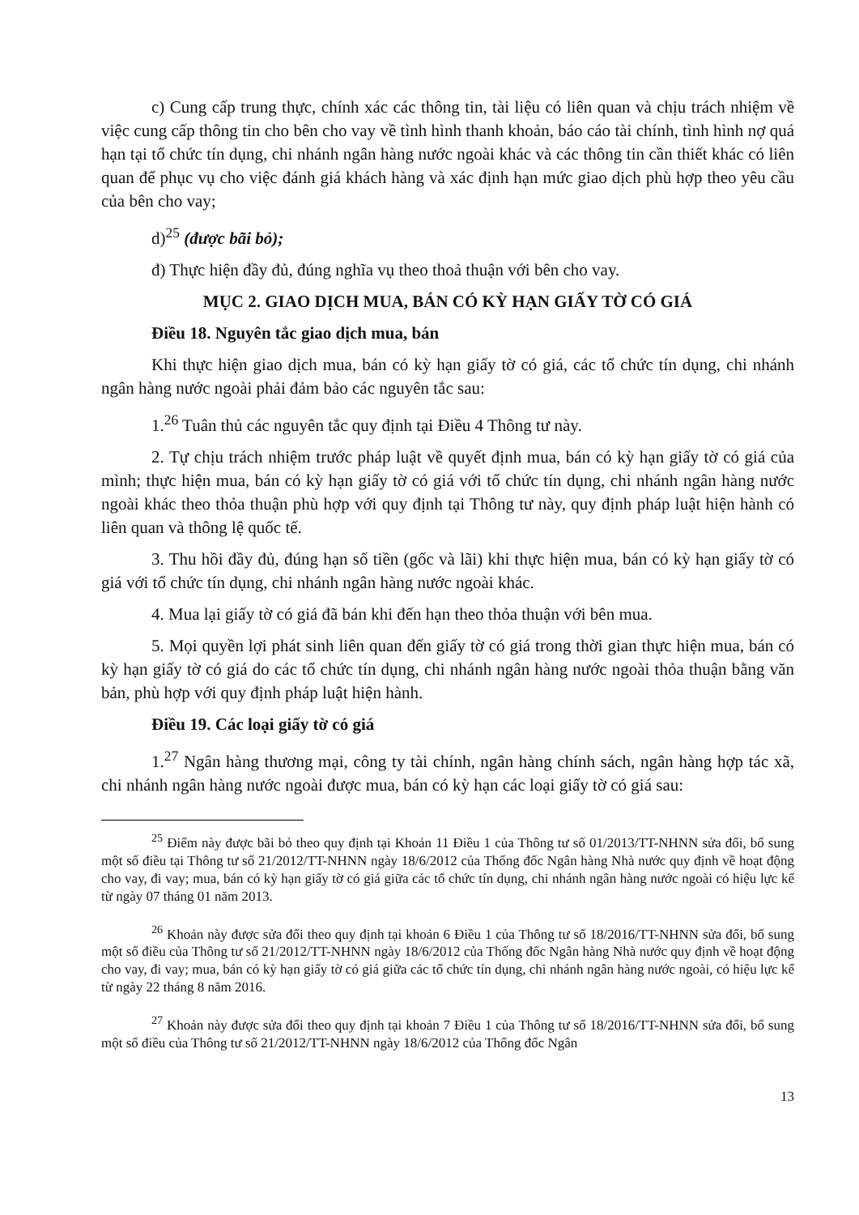c) Cung cấp trung thực, chính xác các thông tin, tài liệu có liên quan và chịu trách nhiệm về việc cung cấp thông tin cho bên cho vay về tình hình thanh khoản, báo cáo tài chính, tình hình nợ quá hạn tại tổ chức tín dụng, chi nhánh ngân hàng nước ngoài khác và các thông tin cần thiết khác có liên quan để phục vụ cho việc đánh giá khách hàng và xác định hạn mức giao dịch phù hợp theo yêu cầu của bên cho vay;
d)<sup>25</sup> (được bãi bỏ);
đ) Thực hiện đầy đủ, đúng nghĩa vụ theo thoả thuận với bên cho vay.
MỤC 2. GIAO DỊCH MUA, BÁN CÓ KỲ HẠN GIẤY TỜ CÓ GIÁ
Điều 18. Nguyên tắc giao dịch mua, bán
Khi thực hiện giao dịch mua, bán có kỳ hạn giấy tờ có giá, các tổ chức tín dụng, chi nhánh ngân hàng nước ngoài phải đảm bảo các nguyên tắc sau:
1.<sup>26</sup> Tuân thủ các nguyên tắc quy định tại Điều 4 Thông tư này.
2. Tự chịu trách nhiệm trước pháp luật về quyết định mua, bán có kỳ hạn giấy tờ có giá của mình; thực hiện mua, bán có kỳ hạn giấy tờ có giá với tổ chức tín dụng, chi nhánh ngân hàng nước ngoài khác theo thỏa thuận phù hợp với quy định tại Thông tư này, quy định pháp luật hiện hành có liên quan và thông lệ quốc tế.
3. Thu hồi đầy đủ, đúng hạn số tiền (gốc và lãi) khi thực hiện mua, bán có kỳ hạn giấy tờ có giá với tổ chức tín dụng, chi nhánh ngân hàng nước ngoài khác.
4. Mua lại giấy tờ có giá đã bán khi đến hạn theo thỏa thuận với bên mua.
5. Mọi quyền lợi phát sinh liên quan đến giấy tờ có giá trong thời gian thực hiện mua, bán có kỳ hạn giấy tờ có giá do các tổ chức tín dụng, chi nhánh ngân hàng nước ngoài thỏa thuận bằng văn bản, phù hợp với quy định pháp luật hiện hành.
Điều 19. Các loại giấy tờ có giá
1.<sup>27</sup> Ngân hàng thương mại, công ty tài chính, ngân hàng chính sách, ngân hàng hợp tác xã, chi nhánh ngân hàng nước ngoài được mua, bán có kỳ hạn các loại giấy tờ có giá sau:
<sup>25</sup> Điểm này được bãi bỏ theo quy định tại Khoản 11 Điều 1 của Thông tư số 01/2013/TT-NHNN sửa đổi, bổ sung một số điều tại Thông tư số 21/2012/TT-NHNN ngày 18/6/2012 của Thống đốc Ngân hàng Nhà nước quy định về hoạt động cho vay, đi vay; mua, bán có kỳ hạn giấy tờ có giá giữa các tổ chức tín dụng, chi nhánh ngân hàng nước ngoài có hiệu lực kể từ ngày 07 tháng 01 năm 2013.
<sup>26</sup> Khoản này được sửa đổi theo quy định tại khoản 6 Điều 1 của Thông tư số 18/2016/TT-NHNN sửa đổi, bổ sung một số điều của Thông tư số 21/2012/TT-NHNN ngày 18/6/2012 của Thống đốc Ngân hàng Nhà nước quy định về hoạt động cho vay, đi vay; mua, bán có kỳ hạn giấy tờ có giá giữa các tổ chức tín dụng, chi nhánh ngân hàng nước ngoài, có hiệu lực kể từ ngày 22 tháng 8 năm 2016.
<sup>27</sup> Khoản này được sửa đổi theo quy định tại khoản 7 Điều 1 của Thông tư số 18/2016/TT-NHNN sửa đổi, bổ sung một số điều của Thông tư số 21/2012/TT-NHNN ngày 18/6/2012 của Thống đốc Ngân
13